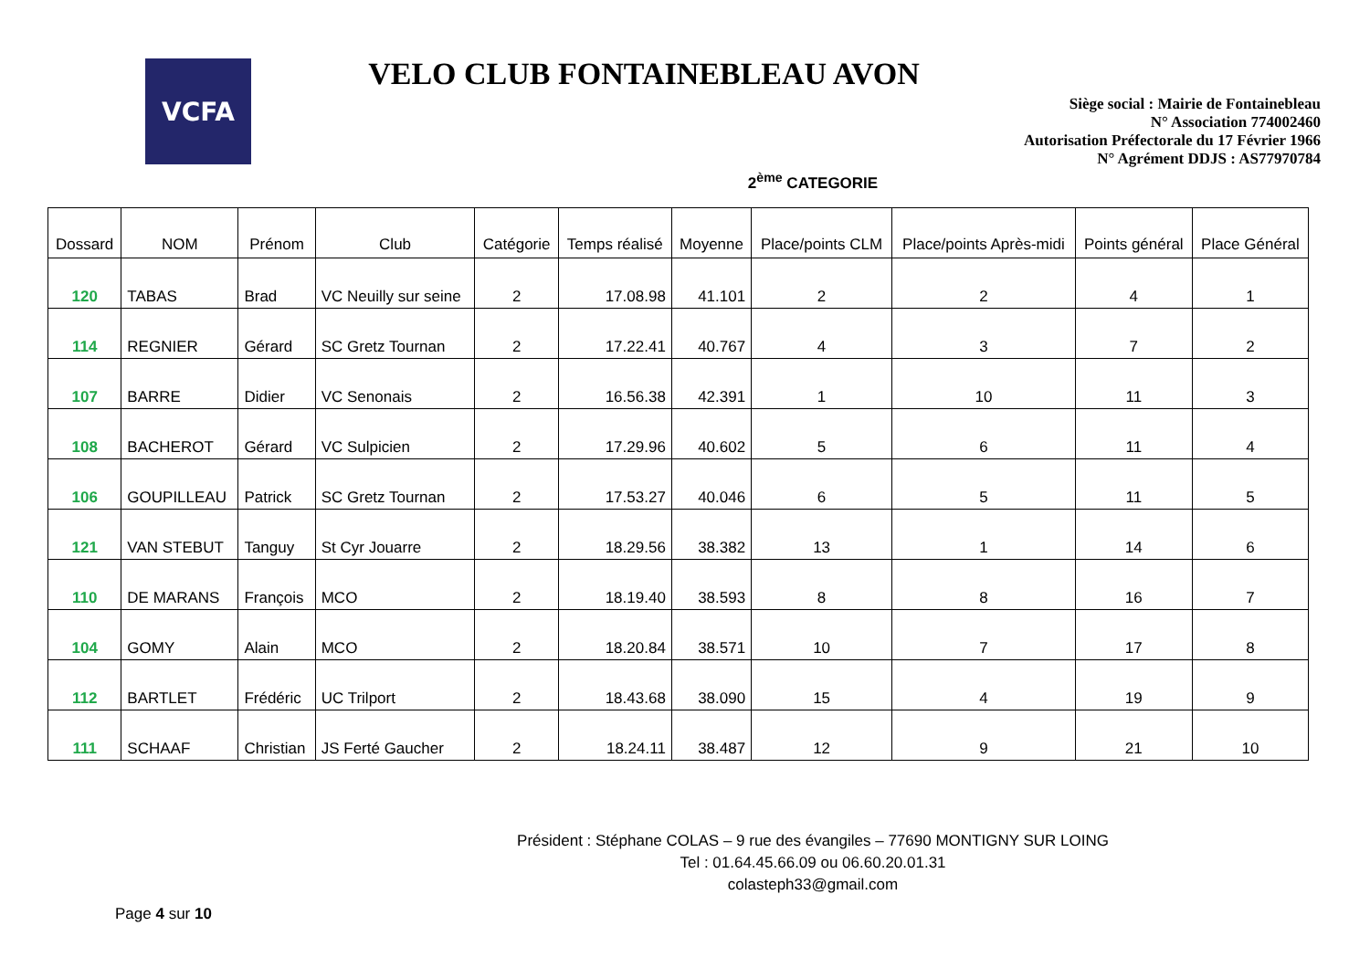VCFA
VELO CLUB FONTAINEBLEAU AVON
Siège social : Mairie de Fontainebleau
N° Association 774002460
Autorisation Préfectorale du 17 Février 1966
N° Agrément DDJS : AS77970784
2<sup>ème</sup> CATEGORIE
| Dossard | NOM | Prénom | Club | Catégorie | Temps réalisé | Moyenne | Place/points CLM | Place/points Après-midi | Points général | Place Général |
| --- | --- | --- | --- | --- | --- | --- | --- | --- | --- | --- |
| 120 | TABAS | Brad | VC Neuilly sur seine | 2 | 17.08.98 | 41.101 | 2 | 2 | 4 | 1 |
| 114 | REGNIER | Gérard | SC Gretz Tournan | 2 | 17.22.41 | 40.767 | 4 | 3 | 7 | 2 |
| 107 | BARRE | Didier | VC Senonais | 2 | 16.56.38 | 42.391 | 1 | 10 | 11 | 3 |
| 108 | BACHEROT | Gérard | VC Sulpicien | 2 | 17.29.96 | 40.602 | 5 | 6 | 11 | 4 |
| 106 | GOUPILLEAU | Patrick | SC Gretz Tournan | 2 | 17.53.27 | 40.046 | 6 | 5 | 11 | 5 |
| 121 | VAN STEBUT | Tanguy | St Cyr Jouarre | 2 | 18.29.56 | 38.382 | 13 | 1 | 14 | 6 |
| 110 | DE MARANS | François | MCO | 2 | 18.19.40 | 38.593 | 8 | 8 | 16 | 7 |
| 104 | GOMY | Alain | MCO | 2 | 18.20.84 | 38.571 | 10 | 7 | 17 | 8 |
| 112 | BARTLET | Frédéric | UC Trilport | 2 | 18.43.68 | 38.090 | 15 | 4 | 19 | 9 |
| 111 | SCHAAF | Christian | JS Ferté Gaucher | 2 | 18.24.11 | 38.487 | 12 | 9 | 21 | 10 |
Président : Stéphane COLAS – 9 rue des évangiles – 77690 MONTIGNY SUR LOING
Tel : 01.64.45.66.09 ou 06.60.20.01.31
colasteph33@gmail.com
Page 4 sur 10